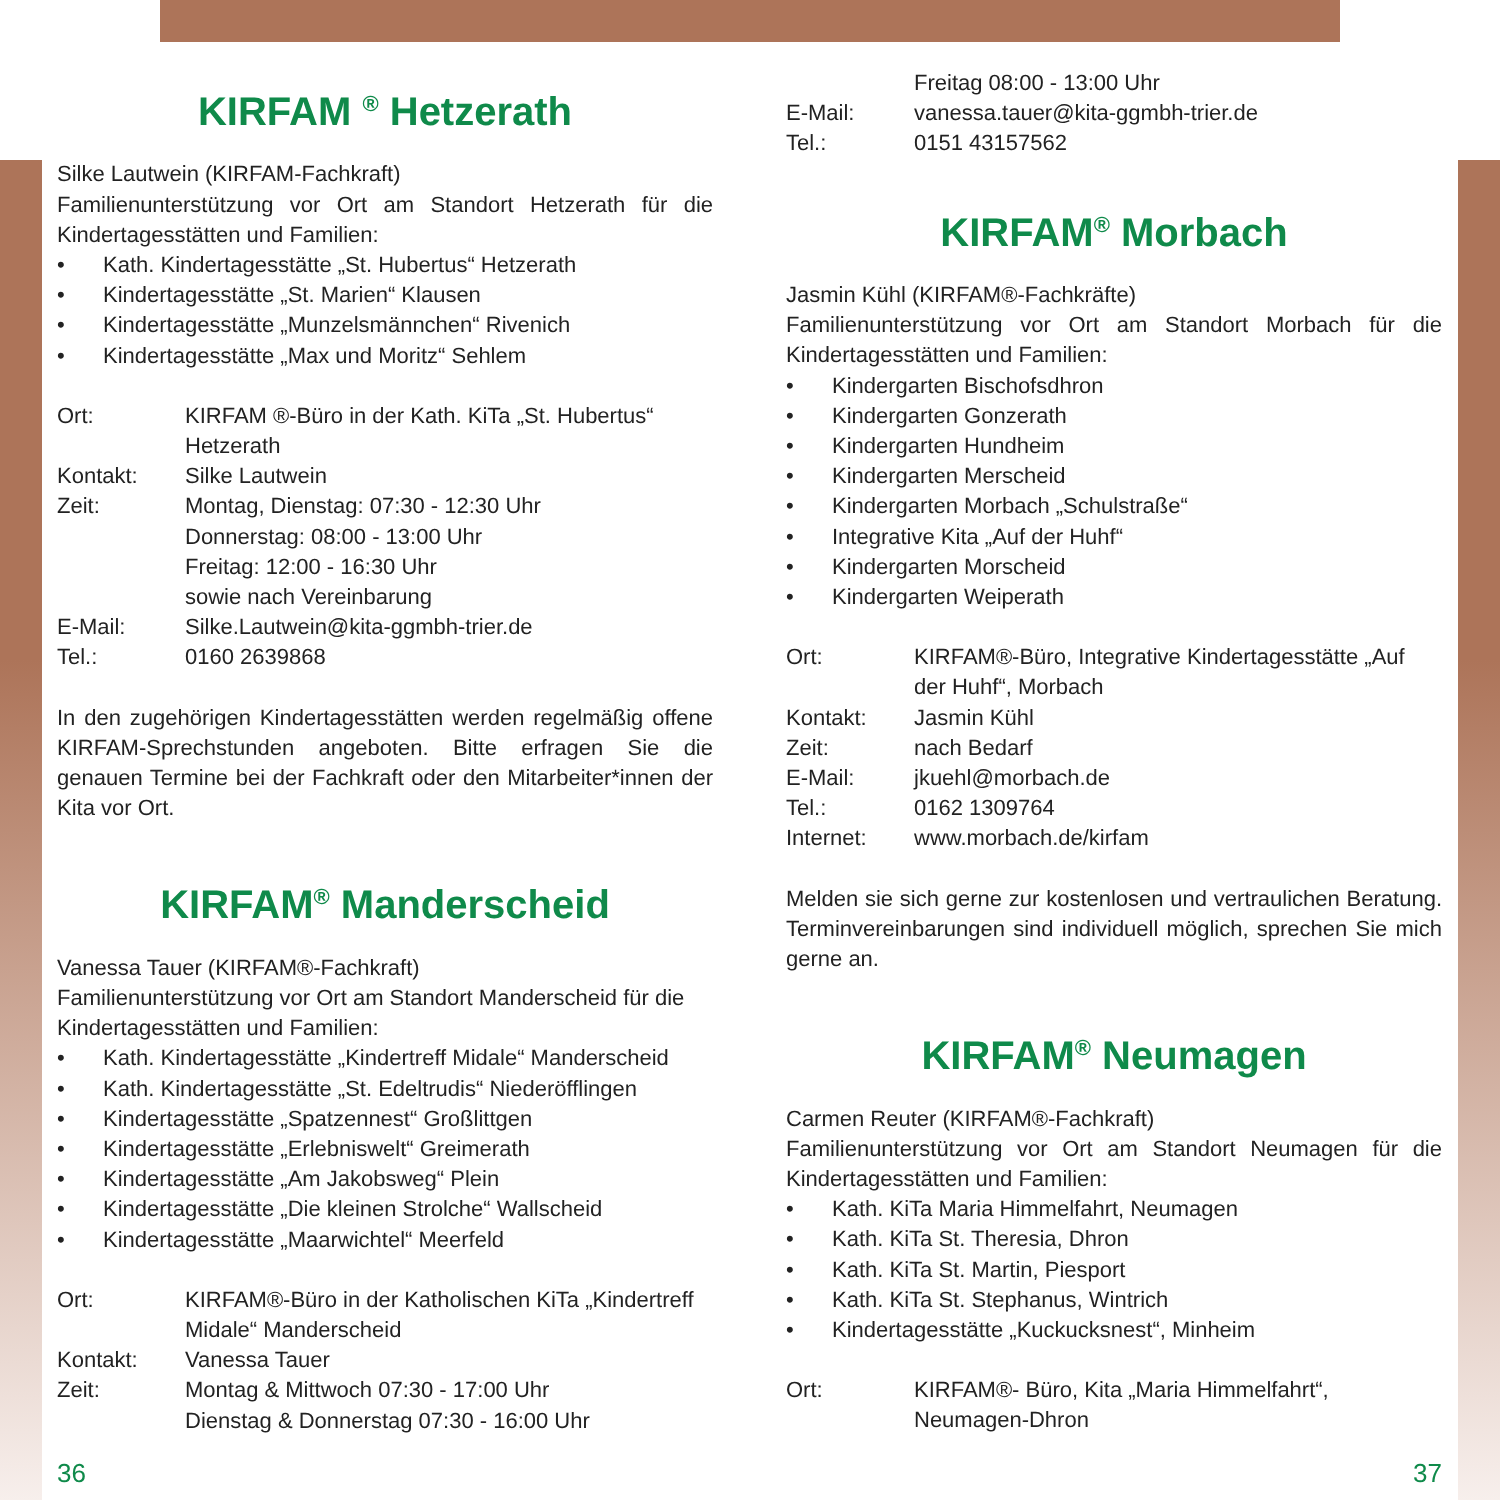KIRFAM <sup>®</sup> Hetzerath
Silke Lautwein (KIRFAM-Fachkraft)
Familienunterstützung vor Ort am Standort Hetzerath für die Kindertagesstätten und Familien:
Kath. Kindertagesstätte „St. Hubertus“ Hetzerath
Kindertagesstätte „St. Marien“ Klausen
Kindertagesstätte „Munzelsmännchen“ Rivenich
Kindertagesstätte „Max und Moritz“ Sehlem
Ort: KIRFAM ®-Büro in der Kath. KiTa „St. Hubertus“ Hetzerath
Kontakt: Silke Lautwein
Zeit: Montag, Dienstag: 07:30 - 12:30 Uhr
Donnerstag: 08:00 - 13:00 Uhr
Freitag: 12:00 - 16:30 Uhr
sowie nach Vereinbarung
E-Mail: Silke.Lautwein@kita-ggmbh-trier.de
Tel.: 0160 2639868
In den zugehörigen Kindertagesstätten werden regelmäßig offene KIRFAM-Sprechstunden angeboten. Bitte erfragen Sie die genauen Termine bei der Fachkraft oder den Mitarbeiter*innen der Kita vor Ort.
KIRFAM<sup>®</sup> Manderscheid
Vanessa Tauer (KIRFAM®-Fachkraft)
Familienunterstützung vor Ort am Standort Manderscheid für die Kindertagesstätten und Familien:
Kath. Kindertagesstätte „Kindertreff Midale“ Manderscheid
Kath. Kindertagesstätte „St. Edeltrudis“ Niederöfflingen
Kindertagesstätte „Spatzennest“ Großlittgen
Kindertagesstätte „Erlebniswelt“ Greimerath
Kindertagesstätte „Am Jakobsweg“ Plein
Kindertagesstätte „Die kleinen Strolche“ Wallscheid
Kindertagesstätte „Maarwichtel“ Meerfeld
Ort: KIRFAM®-Büro in der Katholischen KiTa „Kindertreff Midale“ Manderscheid
Kontakt: Vanessa Tauer
Zeit: Montag & Mittwoch 07:30 - 17:00 Uhr
Dienstag & Donnerstag 07:30 - 16:00 Uhr
36
Freitag 08:00 - 13:00 Uhr
E-Mail: vanessa.tauer@kita-ggmbh-trier.de
Tel.: 0151 43157562
KIRFAM<sup>®</sup> Morbach
Jasmin Kühl (KIRFAM®-Fachkräfte)
Familienunterstützung vor Ort am Standort Morbach für die Kindertagesstätten und Familien:
Kindergarten Bischofsdhron
Kindergarten Gonzerath
Kindergarten Hundheim
Kindergarten Merscheid
Kindergarten Morbach „Schulstraße“
Integrative Kita „Auf der Huhf“
Kindergarten Morscheid
Kindergarten Weiperath
Ort: KIRFAM®-Büro, Integrative Kindertagesstätte „Auf der Huhf“, Morbach
Kontakt: Jasmin Kühl
Zeit: nach Bedarf
E-Mail: jkuehl@morbach.de
Tel.: 0162 1309764
Internet: www.morbach.de/kirfam
Melden sie sich gerne zur kostenlosen und vertraulichen Beratung. Terminvereinbarungen sind individuell möglich, sprechen Sie mich gerne an.
KIRFAM<sup>®</sup> Neumagen
Carmen Reuter (KIRFAM®-Fachkraft)
Familienunterstützung vor Ort am Standort Neumagen für die Kindertagesstätten und Familien:
Kath. KiTa Maria Himmelfahrt, Neumagen
Kath. KiTa St. Theresia, Dhron
Kath. KiTa St. Martin, Piesport
Kath. KiTa St. Stephanus, Wintrich
Kindertagesstätte „Kuckucksnest“, Minheim
Ort: KIRFAM®- Büro, Kita „Maria Himmelfahrt“, Neumagen-Dhron
37